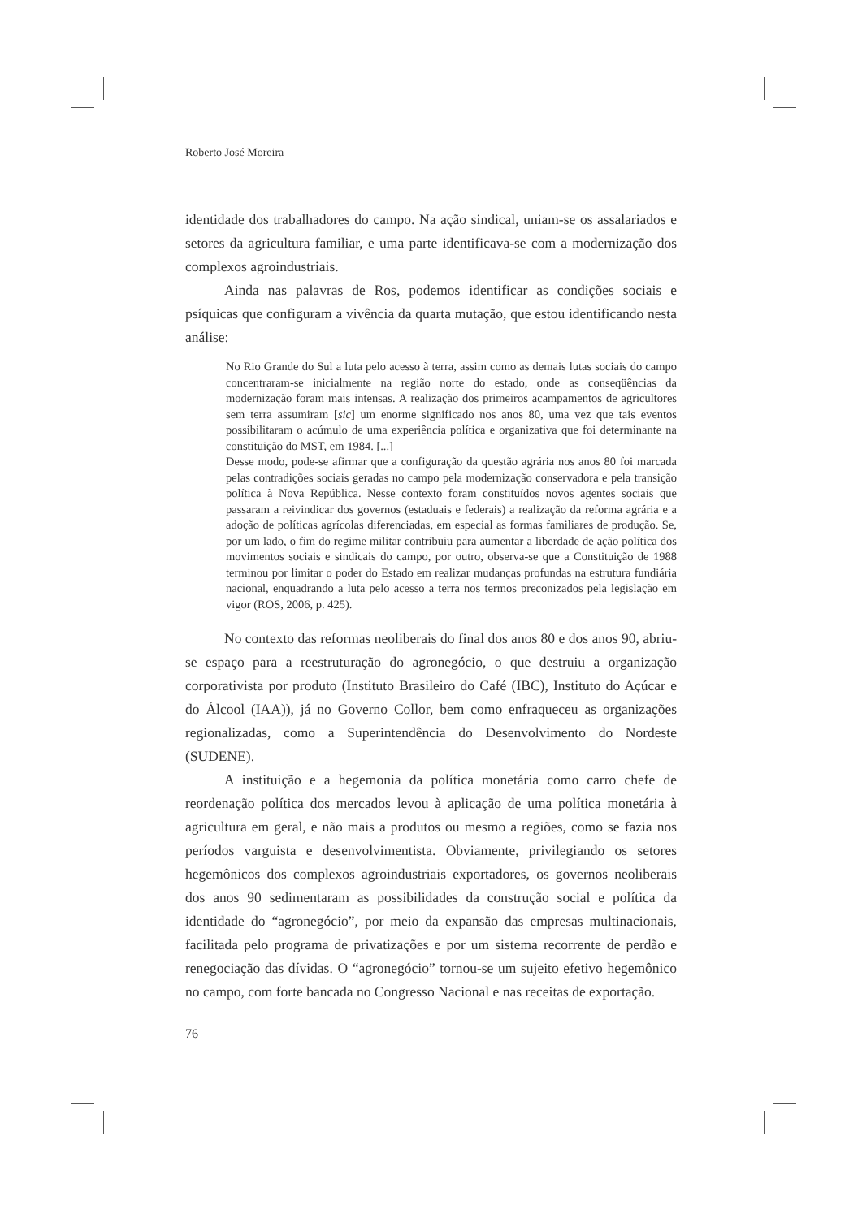Roberto José Moreira
identidade dos trabalhadores do campo. Na ação sindical, uniam-se os assalariados e setores da agricultura familiar, e uma parte identificava-se com a modernização dos complexos agroindustriais.
Ainda nas palavras de Ros, podemos identificar as condições sociais e psíquicas que configuram a vivência da quarta mutação, que estou identificando nesta análise:
No Rio Grande do Sul a luta pelo acesso à terra, assim como as demais lutas sociais do campo concentraram-se inicialmente na região norte do estado, onde as conseqüências da modernização foram mais intensas. A realização dos primeiros acampamentos de agricultores sem terra assumiram [sic] um enorme significado nos anos 80, uma vez que tais eventos possibilitaram o acúmulo de uma experiência política e organizativa que foi determinante na constituição do MST, em 1984. [...]
Desse modo, pode-se afirmar que a configuração da questão agrária nos anos 80 foi marcada pelas contradições sociais geradas no campo pela modernização conservadora e pela transição política à Nova República. Nesse contexto foram constituídos novos agentes sociais que passaram a reivindicar dos governos (estaduais e federais) a realização da reforma agrária e a adoção de políticas agrícolas diferenciadas, em especial as formas familiares de produção. Se, por um lado, o fim do regime militar contribuiu para aumentar a liberdade de ação política dos movimentos sociais e sindicais do campo, por outro, observa-se que a Constituição de 1988 terminou por limitar o poder do Estado em realizar mudanças profundas na estrutura fundiária nacional, enquadrando a luta pelo acesso a terra nos termos preconizados pela legislação em vigor (ROS, 2006, p. 425).
No contexto das reformas neoliberais do final dos anos 80 e dos anos 90, abriu-se espaço para a reestruturação do agronegócio, o que destruiu a organização corporativista por produto (Instituto Brasileiro do Café (IBC), Instituto do Açúcar e do Álcool (IAA)), já no Governo Collor, bem como enfraqueceu as organizações regionalizadas, como a Superintendência do Desenvolvimento do Nordeste (SUDENE).
A instituição e a hegemonia da política monetária como carro chefe de reordenação política dos mercados levou à aplicação de uma política monetária à agricultura em geral, e não mais a produtos ou mesmo a regiões, como se fazia nos períodos varguista e desenvolvimentista. Obviamente, privilegiando os setores hegemônicos dos complexos agroindustriais exportadores, os governos neoliberais dos anos 90 sedimentaram as possibilidades da construção social e política da identidade do “agronegócio”, por meio da expansão das empresas multinacionais, facilitada pelo programa de privatizações e por um sistema recorrente de perdão e renegociação das dívidas. O “agronegócio” tornou-se um sujeito efetivo hegemônico no campo, com forte bancada no Congresso Nacional e nas receitas de exportação.
76